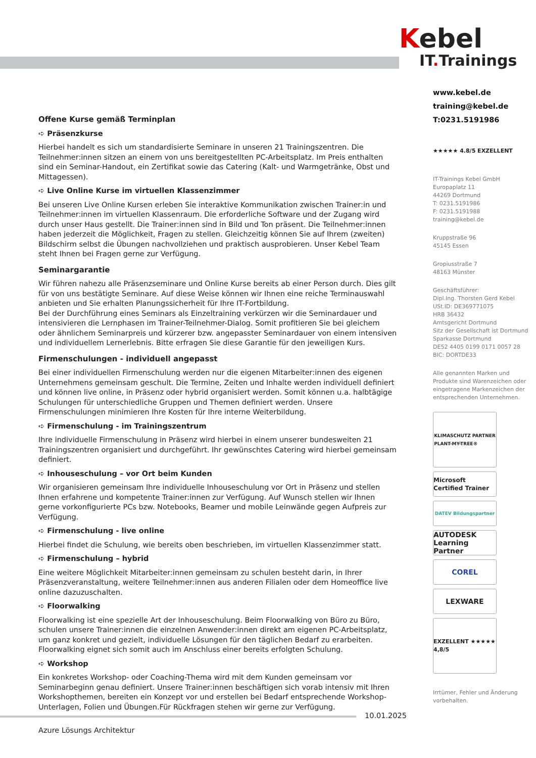Kebel
IT. Trainings
Offene Kurse gemäß Terminplan
➪ Präsenzkurse
Hierbei handelt es sich um standardisierte Seminare in unseren 21 Trainingszentren. Die Teilnehmer:innen sitzen an einem von uns bereitgestellten PC-Arbeitsplatz. Im Preis enthalten sind ein Seminar-Handout, ein Zertifikat sowie das Catering (Kalt- und Warmgetränke, Obst und Mittagessen).
➪ Live Online Kurse im virtuellen Klassenzimmer
Bei unseren Live Online Kursen erleben Sie interaktive Kommunikation zwischen Trainer:in und Teilnehmer:innen im virtuellen Klassenraum. Die erforderliche Software und der Zugang wird durch unser Haus gestellt. Die Trainer:innen sind in Bild und Ton präsent. Die Teilnehmer:innen haben jederzeit die Möglichkeit, Fragen zu stellen. Gleichzeitig können Sie auf Ihrem (zweiten) Bildschirm selbst die Übungen nachvollziehen und praktisch ausprobieren. Unser Kebel Team steht Ihnen bei Fragen gerne zur Verfügung.
Seminargarantie
Wir führen nahezu alle Präsenzseminare und Online Kurse bereits ab einer Person durch. Dies gilt für von uns bestätigte Seminare. Auf diese Weise können wir Ihnen eine reiche Terminauswahl anbieten und Sie erhalten Planungssicherheit für Ihre IT-Fortbildung.
Bei der Durchführung eines Seminars als Einzeltraining verkürzen wir die Seminardauer und intensivieren die Lernphasen im Trainer-Teilnehmer-Dialog. Somit profitieren Sie bei gleichem oder ähnlichem Seminarpreis und kürzerer bzw. angepasster Seminardauer von einem intensiven und individuellem Lernerlebnis. Bitte erfragen Sie diese Garantie für den jeweiligen Kurs.
Firmenschulungen - individuell angepasst
Bei einer individuellen Firmenschulung werden nur die eigenen Mitarbeiter:innen des eigenen Unternehmens gemeinsam geschult. Die Termine, Zeiten und Inhalte werden individuell definiert und können live online, in Präsenz oder hybrid organisiert werden. Somit können u.a. halbtägige Schulungen für unterschiedliche Gruppen und Themen definiert werden. Unsere Firmenschulungen minimieren Ihre Kosten für Ihre interne Weiterbildung.
➪ Firmenschulung - im Trainingszentrum
Ihre individuelle Firmenschulung in Präsenz wird hierbei in einem unserer bundesweiten 21 Trainingszentren organisiert und durchgeführt. Ihr gewünschtes Catering wird hierbei gemeinsam definiert.
➪ Inhouseschulung – vor Ort beim Kunden
Wir organisieren gemeinsam Ihre individuelle Inhouseschulung vor Ort in Präsenz und stellen Ihnen erfahrene und kompetente Trainer:innen zur Verfügung. Auf Wunsch stellen wir Ihnen gerne vorkonfigurierte PCs bzw. Notebooks, Beamer und mobile Leinwände gegen Aufpreis zur Verfügung.
➪ Firmenschulung - live online
Hierbei findet die Schulung, wie bereits oben beschrieben, im virtuellen Klassenzimmer statt.
➪ Firmenschulung – hybrid
Eine weitere Möglichkeit Mitarbeiter:innen gemeinsam zu schulen besteht darin, in Ihrer Präsenzveranstaltung, weitere Teilnehmer:innen aus anderen Filialen oder dem Homeoffice live online dazuzuschalten.
➪ Floorwalking
Floorwalking ist eine spezielle Art der Inhouseschulung. Beim Floorwalking von Büro zu Büro, schulen unsere Trainer:innen die einzelnen Anwender:innen direkt am eigenen PC-Arbeitsplatz, um ganz konkret und gezielt, individuelle Lösungen für den täglichen Bedarf zu erarbeiten. Floorwalking eignet sich somit auch im Anschluss einer bereits erfolgten Schulung.
➪ Workshop
Ein konkretes Workshop- oder Coaching-Thema wird mit dem Kunden gemeinsam vor Seminarbeginn genau definiert. Unsere Trainer:innen beschäftigen sich vorab intensiv mit Ihren Workshopthemen, bereiten ein Konzept vor und erstellen bei Bedarf entsprechende Workshop-Unterlagen, Folien und Übungen.Für Rückfragen stehen wir gerne zur Verfügung.
www.kebel.de
training@kebel.de
T:0231.5191986
★★★★★ 4.8/5 EXZELLENT
IT-Trainings Kebel GmbH
Europaplatz 11
44269 Dortmund
T: 0231.5191986
F: 0231.5191988
training@kebel.de
Kruppstraße 96
45145 Essen
Gropiusstraße 7
48163 Münster
Geschäftsführer:
Dipl.Ing. Thorsten Gerd Kebel
USt.ID: DE369771075
HRB 36432
Amtsgericht Dortmund
Sitz der Gesellschaft ist Dortmund
Sparkasse Dortmund
DE52 4405 0199 0171 0057 28
BIC: DORTDE33
Alle genannten Marken und Produkte sind Warenzeichen oder eingetragene Markenzeichen der entsprechenden Unternehmen.
KLIMASCHUTZ PARTNER
PLANT-MY-TREE®
Microsoft Certified Trainer
DATEV Bildungspartner
AUTODESK Learning Partner
COREL
LEXWARE
EXZELLENT ★★★★★ 4,8/5
Irrtümer, Fehler und Änderung vorbehalten.
10.01.2025
Azure Lösungs Architektur